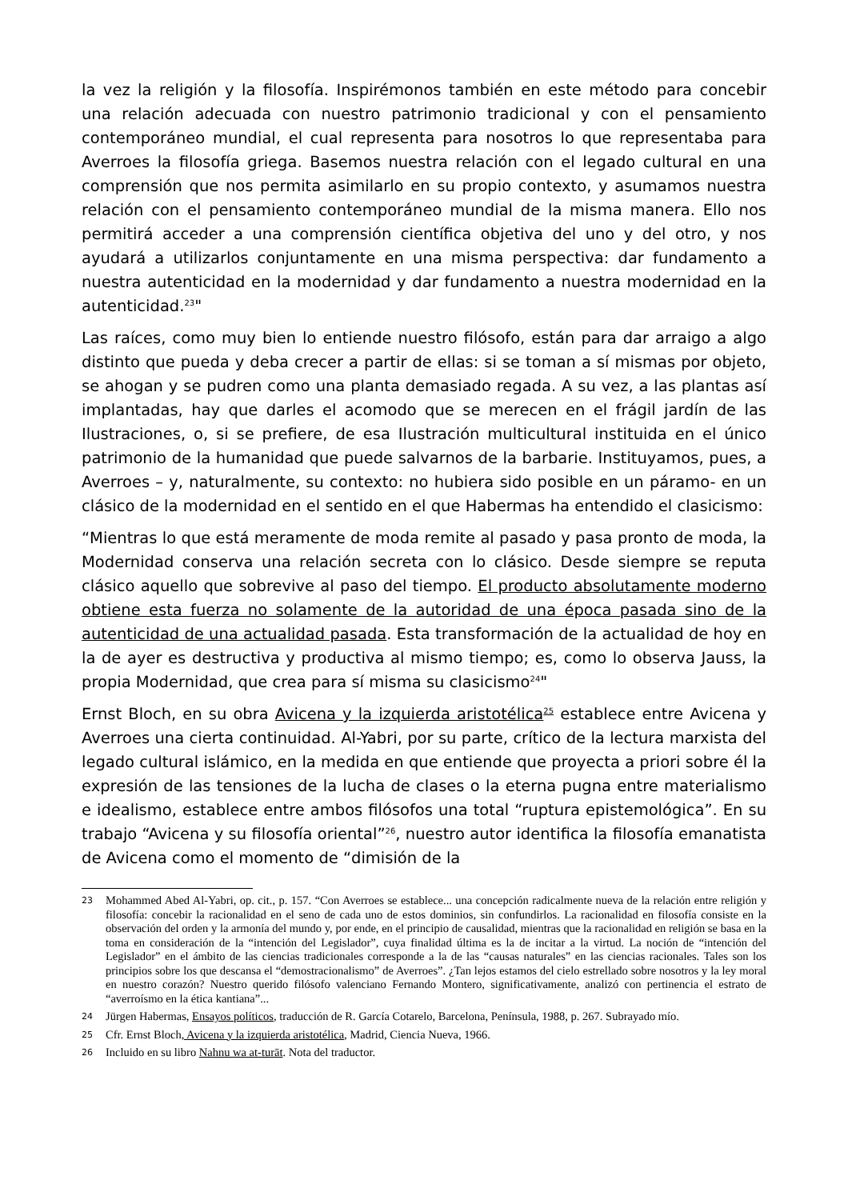la vez la religión y la filosofía. Inspirémonos también en este método para concebir una relación adecuada con nuestro patrimonio tradicional y con el pensamiento contemporáneo mundial, el cual representa para nosotros lo que representaba para Averroes la filosofía griega. Basemos nuestra relación con el legado cultural en una comprensión que nos permita asimilarlo en su propio contexto, y asumamos nuestra relación con el pensamiento contemporáneo mundial de la misma manera. Ello nos permitirá acceder a una comprensión científica objetiva del uno y del otro, y nos ayudará a utilizarlos conjuntamente en una misma perspectiva: dar fundamento a nuestra autenticidad en la modernidad y dar fundamento a nuestra modernidad en la autenticidad.<sup>23</sup>"
Las raíces, como muy bien lo entiende nuestro filósofo, están para dar arraigo a algo distinto que pueda y deba crecer a partir de ellas: si se toman a sí mismas por objeto, se ahogan y se pudren como una planta demasiado regada. A su vez, a las plantas así implantadas, hay que darles el acomodo que se merecen en el frágil jardín de las Ilustraciones, o, si se prefiere, de esa Ilustración multicultural instituida en el único patrimonio de la humanidad que puede salvarnos de la barbarie. Instituyamos, pues, a Averroes – y, naturalmente, su contexto: no hubiera sido posible en un páramo- en un clásico de la modernidad en el sentido en el que Habermas ha entendido el clasicismo:
“Mientras lo que está meramente de moda remite al pasado y pasa pronto de moda, la Modernidad conserva una relación secreta con lo clásico. Desde siempre se reputa clásico aquello que sobrevive al paso del tiempo. El producto absolutamente moderno obtiene esta fuerza no solamente de la autoridad de una época pasada sino de la autenticidad de una actualidad pasada. Esta transformación de la actualidad de hoy en la de ayer es destructiva y productiva al mismo tiempo; es, como lo observa Jauss, la propia Modernidad, que crea para sí misma su clasicismo<sup>24</sup>"
Ernst Bloch, en su obra Avicena y la izquierda aristotélica<sup>25</sup> establece entre Avicena y Averroes una cierta continuidad. Al-Yabri, por su parte, crítico de la lectura marxista del legado cultural islámico, en la medida en que entiende que proyecta a priori sobre él la expresión de las tensiones de la lucha de clases o la eterna pugna entre materialismo e idealismo, establece entre ambos filósofos una total “ruptura epistemológica”. En su trabajo “Avicena y su filosofía oriental”<sup>26</sup>, nuestro autor identifica la filosofía emanatista de Avicena como el momento de “dimisión de la
23 Mohammed Abed Al-Yabri, op. cit., p. 157. “Con Averroes se establece... una concepción radicalmente nueva de la relación entre religión y filosofía: concebir la racionalidad en el seno de cada uno de estos dominios, sin confundirlos. La racionalidad en filosofía consiste en la observación del orden y la armonía del mundo y, por ende, en el principio de causalidad, mientras que la racionalidad en religión se basa en la toma en consideración de la “intención del Legislador”, cuya finalidad última es la de incitar a la virtud. La noción de “intención del Legislador” en el ámbito de las ciencias tradicionales corresponde a la de las “causas naturales” en las ciencias racionales. Tales son los principios sobre los que descansa el “demostracionalismo” de Averroes”. ¿Tan lejos estamos del cielo estrellado sobre nosotros y la ley moral en nuestro corazón? Nuestro querido filósofo valenciano Fernando Montero, significativamente, analizó con pertinencia el estrato de “averroísmo en la ética kantiana”...
24 Jürgen Habermas, Ensayos políticos, traducción de R. García Cotarelo, Barcelona, Península, 1988, p. 267. Subrayado mío.
25 Cfr. Ernst Bloch, Avicena y la izquierda aristotélica, Madrid, Ciencia Nueva, 1966.
26 Incluido en su libro Nahnu wa at-turāt. Nota del traductor.